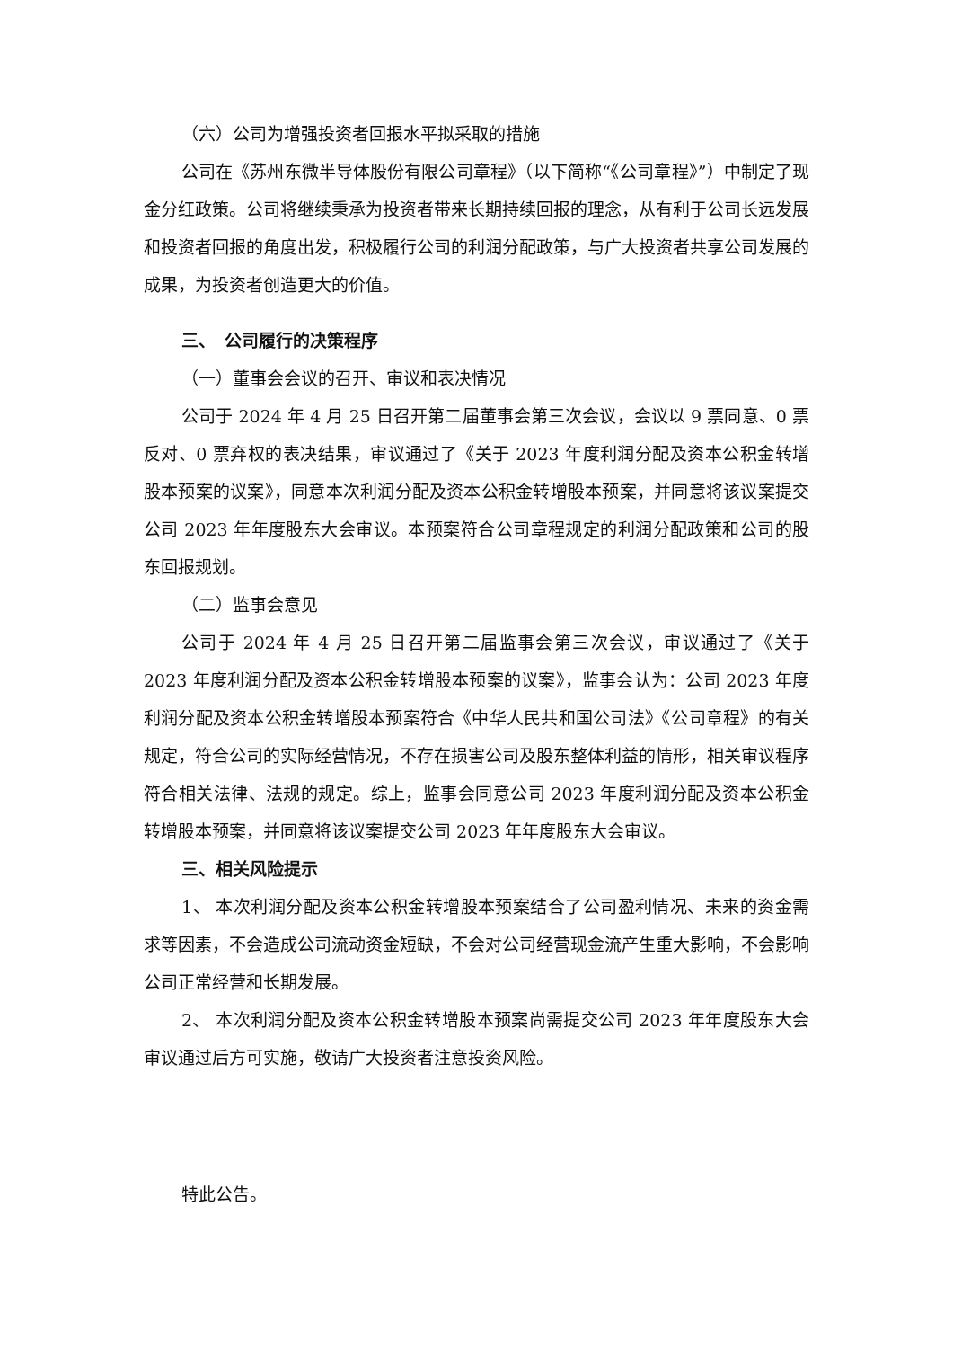（六）公司为增强投资者回报水平拟采取的措施
公司在《苏州东微半导体股份有限公司章程》（以下简称“《公司章程》”）中制定了现金分红政策。公司将继续秉承为投资者带来长期持续回报的理念，从有利于公司长远发展和投资者回报的角度出发，积极履行公司的利润分配政策，与广大投资者共享公司发展的成果，为投资者创造更大的价值。
三、　公司履行的决策程序
（一）董事会会议的召开、审议和表决情况
公司于 2024 年 4 月 25 日召开第二届董事会第三次会议，会议以 9 票同意、0 票反对、0 票弃权的表决结果，审议通过了《关于 2023 年度利润分配及资本公积金转增股本预案的议案》，同意本次利润分配及资本公积金转增股本预案，并同意将该议案提交公司 2023 年年度股东大会审议。本预案符合公司章程规定的利润分配政策和公司的股东回报规划。
（二）监事会意见
公司于 2024 年 4 月 25 日召开第二届监事会第三次会议，审议通过了《关于 2023 年度利润分配及资本公积金转增股本预案的议案》，监事会认为：公司 2023 年度利润分配及资本公积金转增股本预案符合《中华人民共和国公司法》《公司章程》的有关规定，符合公司的实际经营情况，不存在损害公司及股东整体利益的情形，相关审议程序符合相关法律、法规的规定。综上，监事会同意公司 2023 年度利润分配及资本公积金转增股本预案，并同意将该议案提交公司 2023 年年度股东大会审议。
三、相关风险提示
1、 本次利润分配及资本公积金转增股本预案结合了公司盈利情况、未来的资金需求等因素，不会造成公司流动资金短缺，不会对公司经营现金流产生重大影响，不会影响公司正常经营和长期发展。
2、 本次利润分配及资本公积金转增股本预案尚需提交公司 2023 年年度股东大会审议通过后方可实施，敬请广大投资者注意投资风险。
特此公告。